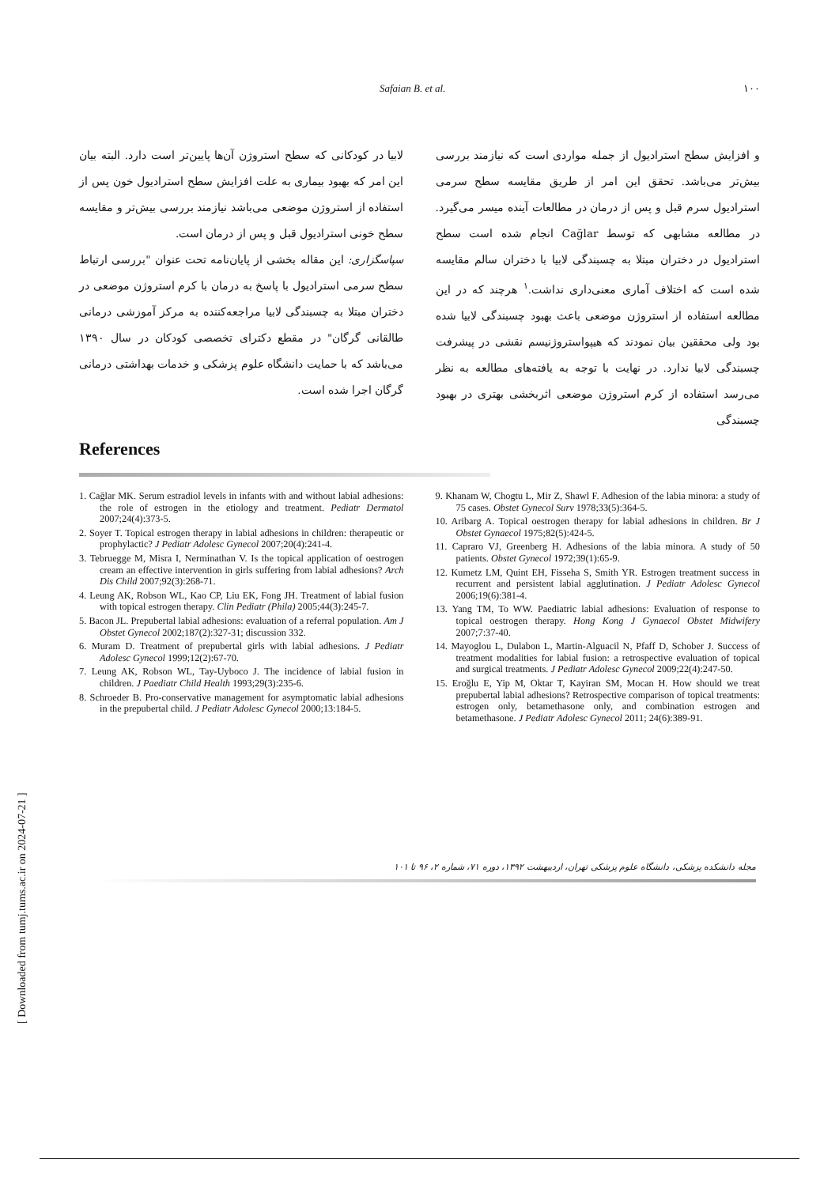Safaian B. et al. ۱۰۰
و افزایش سطح استرادیول از جمله مواردی است که نیازمند بررسی بیش‌تر می‌باشد. تحقق این امر از طریق مقایسه سطح سرمی استرادیول سرم قبل و پس از درمان در مطالعات آینده میسر می‌گیرد. در مطالعه مشابهی که توسط Cağlar انجام شده است سطح استرادیول در دختران مبتلا به چسبندگی لابیا با دختران سالم مقایسه شده است که اختلاف آماری معنی‌داری نداشت.<sup>۱</sup> هرچند که در این مطالعه استفاده از استروژن موضعی باعث بهبود چسبندگی لابیا شده بود ولی محققین بیان نمودند که هیپواستروژنیسم نقشی در پیشرفت چسبندگی لابیا ندارد. در نهایت با توجه به یافته‌های مطالعه به نظر می‌رسد استفاده از کرم استروژن موضعی اثربخشی بهتری در بهبود چسبندگی
لابیا در کودکانی که سطح استروژن آن‌ها پایین‌تر است دارد. البته بیان این امر که بهبود بیماری به علت افزایش سطح استرادیول خون پس از استفاده از استروژن موضعی می‌باشد نیازمند بررسی بیش‌تر و مقایسه سطح خونی استرادیول قبل و پس از درمان است.
سپاسگزاری: این مقاله بخشی از پایان‌نامه تحت عنوان "بررسی ارتباط سطح سرمی استرادیول با پاسخ به درمان با کرم استروژن موضعی در دختران مبتلا به چسبندگی لابیا مراجعه‌کننده به مرکز آموزشی درمانی طالقانی گرگان" در مقطع دکترای تخصصی کودکان در سال ۱۳۹۰ می‌باشد که با حمایت دانشگاه علوم پزشکی و خدمات بهداشتی درمانی گرگان اجرا شده است.
References
1. Cağlar MK. Serum estradiol levels in infants with and without labial adhesions: the role of estrogen in the etiology and treatment. Pediatr Dermatol 2007;24(4):373-5.
2. Soyer T. Topical estrogen therapy in labial adhesions in children: therapeutic or prophylactic? J Pediatr Adolesc Gynecol 2007;20(4):241-4.
3. Tebruegge M, Misra I, Nerminathan V. Is the topical application of oestrogen cream an effective intervention in girls suffering from labial adhesions? Arch Dis Child 2007;92(3):268-71.
4. Leung AK, Robson WL, Kao CP, Liu EK, Fong JH. Treatment of labial fusion with topical estrogen therapy. Clin Pediatr (Phila) 2005;44(3):245-7.
5. Bacon JL. Prepubertal labial adhesions: evaluation of a referral population. Am J Obstet Gynecol 2002;187(2):327-31; discussion 332.
6. Muram D. Treatment of prepubertal girls with labial adhesions. J Pediatr Adolesc Gynecol 1999;12(2):67-70.
7. Leung AK, Robson WL, Tay-Uyboco J. The incidence of labial fusion in children. J Paediatr Child Health 1993;29(3):235-6.
8. Schroeder B. Pro-conservative management for asymptomatic labial adhesions in the prepubertal child. J Pediatr Adolesc Gynecol 2000;13:184-5.
9. Khanam W, Chogtu L, Mir Z, Shawl F. Adhesion of the labia minora: a study of 75 cases. Obstet Gynecol Surv 1978;33(5):364-5.
10. Aribarg A. Topical oestrogen therapy for labial adhesions in children. Br J Obstet Gynaecol 1975;82(5):424-5.
11. Capraro VJ, Greenberg H. Adhesions of the labia minora. A study of 50 patients. Obstet Gynecol 1972;39(1):65-9.
12. Kumetz LM, Quint EH, Fisseha S, Smith YR. Estrogen treatment success in recurrent and persistent labial agglutination. J Pediatr Adolesc Gynecol 2006;19(6):381-4.
13. Yang TM, To WW. Paediatric labial adhesions: Evaluation of response to topical oestrogen therapy. Hong Kong J Gynaecol Obstet Midwifery 2007;7:37-40.
14. Mayoglou L, Dulabon L, Martin-Alguacil N, Pfaff D, Schober J. Success of treatment modalities for labial fusion: a retrospective evaluation of topical and surgical treatments. J Pediatr Adolesc Gynecol 2009;22(4):247-50.
15. Eroğlu E, Yip M, Oktar T, Kayiran SM, Mocan H. How should we treat prepubertal labial adhesions? Retrospective comparison of topical treatments: estrogen only, betamethasone only, and combination estrogen and betamethasone. J Pediatr Adolesc Gynecol 2011; 24(6):389-91.
مجله دانشکده پزشکی، دانشگاه علوم پزشکی تهران، اردیبهشت ۱۳۹۲، دوره ۷۱، شماره ۲، ۹۶ تا ۱۰۱
[ Downloaded from tumj.tums.ac.ir on 2024-07-21 ]